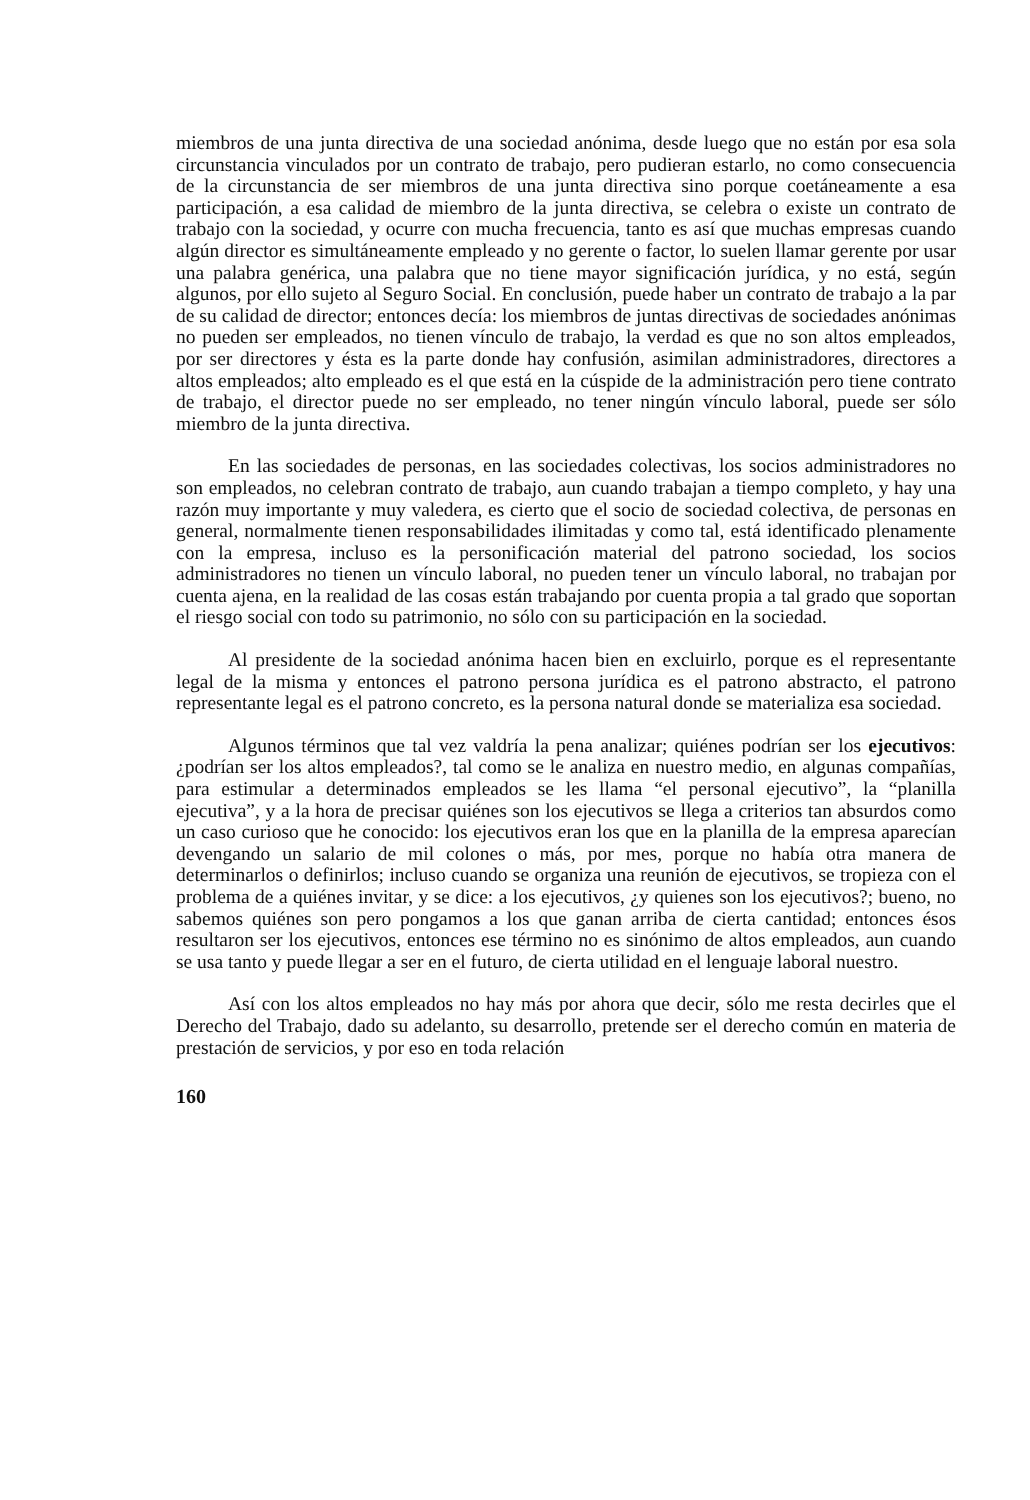miembros de una junta directiva de una sociedad anónima, desde luego que no están por esa sola circunstancia vinculados por un contrato de trabajo, pero pudieran estarlo, no como consecuencia de la circunstancia de ser miembros de una junta directiva sino porque coetáneamente a esa participación, a esa calidad de miembro de la junta directiva, se celebra o existe un contrato de trabajo con la sociedad, y ocurre con mucha frecuencia, tanto es así que muchas empresas cuando algún director es simultáneamente empleado y no gerente o factor, lo suelen llamar gerente por usar una palabra genérica, una palabra que no tiene mayor significación jurídica, y no está, según algunos, por ello sujeto al Seguro Social. En conclusión, puede haber un contrato de trabajo a la par de su calidad de director; entonces decía: los miembros de juntas directivas de sociedades anónimas no pueden ser empleados, no tienen vínculo de trabajo, la verdad es que no son altos empleados, por ser directores y ésta es la parte donde hay confusión, asimilan administradores, directores a altos empleados; alto empleado es el que está en la cúspide de la administración pero tiene contrato de trabajo, el director puede no ser empleado, no tener ningún vínculo laboral, puede ser sólo miembro de la junta directiva.
En las sociedades de personas, en las sociedades colectivas, los socios administradores no son empleados, no celebran contrato de trabajo, aun cuando trabajan a tiempo completo, y hay una razón muy importante y muy valedera, es cierto que el socio de sociedad colectiva, de personas en general, normalmente tienen responsabilidades ilimitadas y como tal, está identificado plenamente con la empresa, incluso es la personificación material del patrono sociedad, los socios administradores no tienen un vínculo laboral, no pueden tener un vínculo laboral, no trabajan por cuenta ajena, en la realidad de las cosas están trabajando por cuenta propia a tal grado que soportan el riesgo social con todo su patrimonio, no sólo con su participación en la sociedad.
Al presidente de la sociedad anónima hacen bien en excluirlo, porque es el representante legal de la misma y entonces el patrono persona jurídica es el patrono abstracto, el patrono representante legal es el patrono concreto, es la persona natural donde se materializa esa sociedad.
Algunos términos que tal vez valdría la pena analizar; quiénes podrían ser los ejecutivos: ¿podrían ser los altos empleados?, tal como se le analiza en nuestro medio, en algunas compañías, para estimular a determinados empleados se les llama “el personal ejecutivo”, la “planilla ejecutiva”, y a la hora de precisar quiénes son los ejecutivos se llega a criterios tan absurdos como un caso curioso que he conocido: los ejecutivos eran los que en la planilla de la empresa aparecían devengando un salario de mil colones o más, por mes, porque no había otra manera de determinarlos o definirlos; incluso cuando se organiza una reunión de ejecutivos, se tropieza con el problema de a quiénes invitar, y se dice: a los ejecutivos, ¿y quienes son los ejecutivos?; bueno, no sabemos quiénes son pero pongamos a los que ganan arriba de cierta cantidad; entonces ésos resultaron ser los ejecutivos, entonces ese término no es sinónimo de altos empleados, aun cuando se usa tanto y puede llegar a ser en el futuro, de cierta utilidad en el lenguaje laboral nuestro.
Así con los altos empleados no hay más por ahora que decir, sólo me resta decirles que el Derecho del Trabajo, dado su adelanto, su desarrollo, pretende ser el derecho común en materia de prestación de servicios, y por eso en toda relación
160